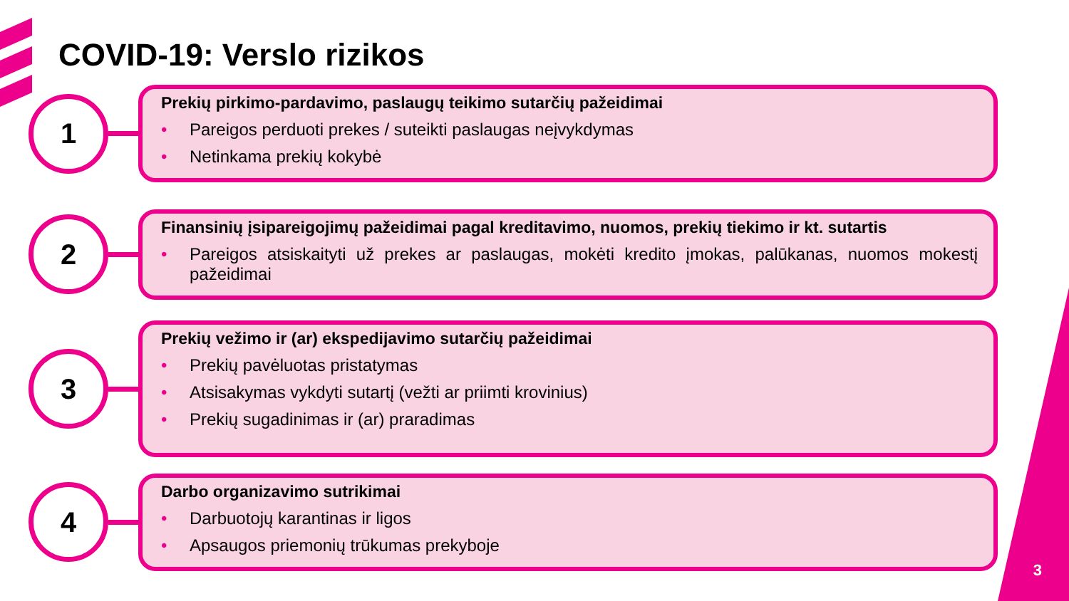COVID-19: Verslo rizikos
1
Prekių pirkimo-pardavimo, paslaugų teikimo sutarčių pažeidimai
• Pareigos perduoti prekes / suteikti paslaugas neįvykdymas
• Netinkama prekių kokybė
2
Finansinių įsipareigojimų pažeidimai pagal kreditavimo, nuomos, prekių tiekimo ir kt. sutartis
• Pareigos atsiskaityti už prekes ar paslaugas, mokėti kredito įmokas, palūkanas, nuomos mokestį pažeidimai
3
Prekių vežimo ir (ar) ekspedijavimo sutarčių pažeidimai
• Prekių pavėluotas pristatymas
• Atsisakymas vykdyti sutartį (vežti ar priimti krovinius)
• Prekių sugadinimas ir (ar) praradimas
4
Darbo organizavimo sutrikimai
• Darbuotojų karantinas ir ligos
• Apsaugos priemonių trūkumas prekyboje
3